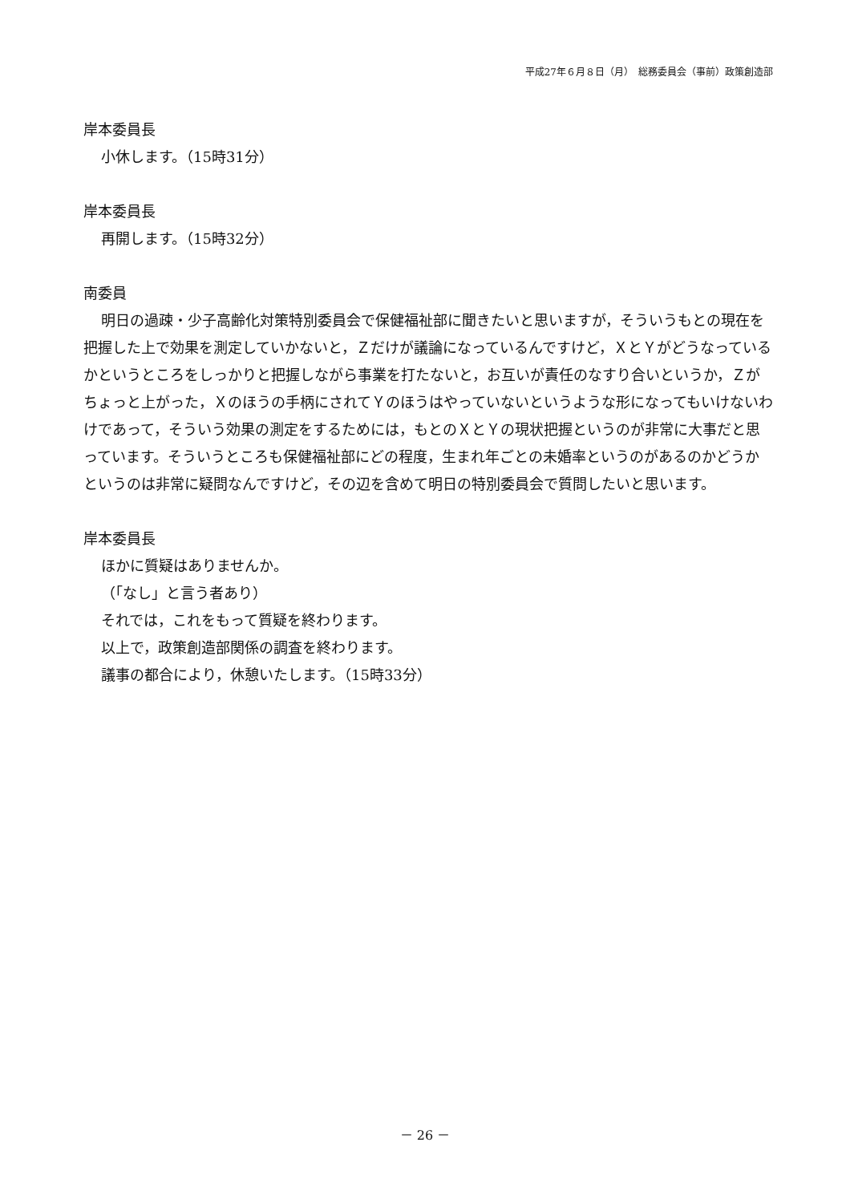平成27年６月８日（月）　総務委員会（事前）政策創造部
岸本委員長
小休します。（15時31分）
岸本委員長
再開します。（15時32分）
南委員
明日の過疎・少子高齢化対策特別委員会で保健福祉部に聞きたいと思いますが，そういうもとの現在を把握した上で効果を測定していかないと，Ｚだけが議論になっているんですけど，ＸとＹがどうなっているかというところをしっかりと把握しながら事業を打たないと，お互いが責任のなすり合いというか，Ｚがちょっと上がった，Ｘのほうの手柄にされてＹのほうはやっていないというような形になってもいけないわけであって，そういう効果の測定をするためには，もとのＸとＹの現状把握というのが非常に大事だと思っています。そういうところも保健福祉部にどの程度，生まれ年ごとの未婚率というのがあるのかどうかというのは非常に疑問なんですけど，その辺を含めて明日の特別委員会で質問したいと思います。
岸本委員長
ほかに質疑はありませんか。
（「なし」と言う者あり）
それでは，これをもって質疑を終わります。
以上で，政策創造部関係の調査を終わります。
議事の都合により，休憩いたします。（15時33分）
－ 26 －